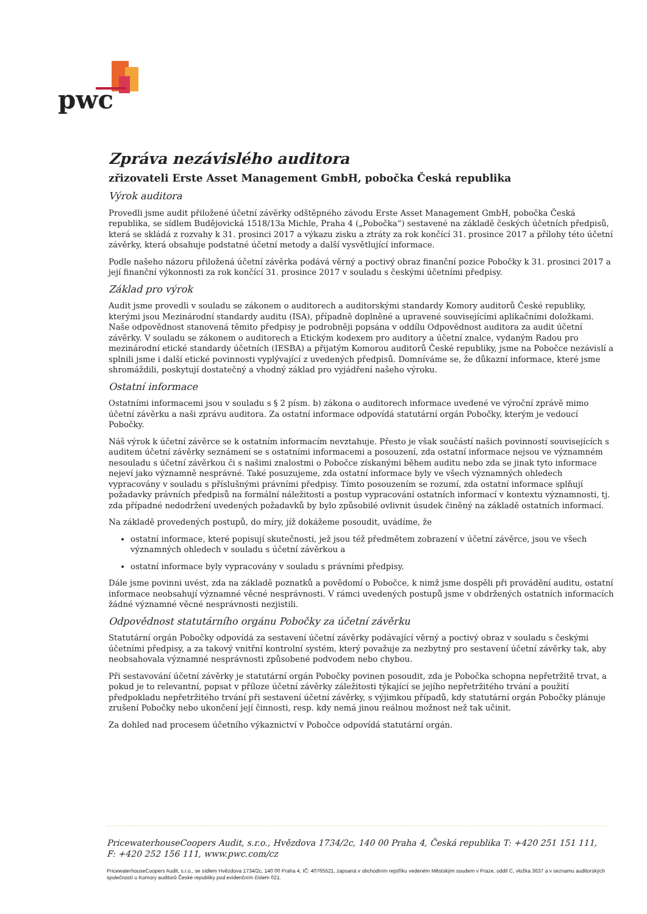pwc
Zpráva nezávislého auditora
zřizovateli Erste Asset Management GmbH, pobočka Česká republika
Výrok auditora
Provedli jsme audit přiložené účetní závěrky odštěpného závodu Erste Asset Management GmbH, pobočka Česká republika, se sídlem Budějovická 1518/13a Michle, Praha 4 („Pobočka“) sestavené na základě českých účetních předpisů, která se skládá z rozvahy k 31. prosinci 2017 a výkazu zisku a ztráty za rok končící 31. prosince 2017 a přílohy této účetní závěrky, která obsahuje podstatné účetní metody a další vysvětlující informace.
Podle našeho názoru přiložená účetní závěrka podává věrný a poctivý obraz finanční pozice Pobočky k 31. prosinci 2017 a její finanční výkonnosti za rok končící 31. prosince 2017 v souladu s českými účetními předpisy.
Základ pro výrok
Audit jsme provedli v souladu se zákonem o auditorech a auditorskými standardy Komory auditorů České republiky, kterými jsou Mezinárodní standardy auditu (ISA), případně doplněné a upravené souvisejícími aplikačními doložkami. Naše odpovědnost stanovená těmito předpisy je podrobněji popsána v oddílu Odpovědnost auditora za audit účetní závěrky. V souladu se zákonem o auditorech a Etickým kodexem pro auditory a účetní znalce, vydaným Radou pro mezinárodní etické standardy účetních (IESBA) a přijatým Komorou auditorů České republiky, jsme na Pobočce nezávislí a splnili jsme i další etické povinnosti vyplývající z uvedených předpisů. Domníváme se, že důkazní informace, které jsme shromáždili, poskytují dostatečný a vhodný základ pro vyjádření našeho výroku.
Ostatní informace
Ostatními informacemi jsou v souladu s § 2 písm. b) zákona o auditorech informace uvedené ve výroční zprávě mimo účetní závěrku a naši zprávu auditora. Za ostatní informace odpovídá statutární orgán Pobočky, kterým je vedoucí Pobočky.
Náš výrok k účetní závěrce se k ostatním informacím nevztahuje. Přesto je však součástí našich povinností souvisejících s auditem účetní závěrky seznámení se s ostatními informacemi a posouzení, zda ostatní informace nejsou ve významném nesouladu s účetní závěrkou či s našimi znalostmi o Pobočce získanými během auditu nebo zda se jinak tyto informace nejeví jako významně nesprávné. Také posuzujeme, zda ostatní informace byly ve všech významných ohledech vypracovány v souladu s příslušnými právními předpisy. Tímto posouzením se rozumí, zda ostatní informace splňují požadavky právních předpisů na formální náležitosti a postup vypracování ostatních informací v kontextu významnosti, tj. zda případné nedodržení uvedených požadavků by bylo způsobilé ovlivnit úsudek činěný na základě ostatních informací.
Na základě provedených postupů, do míry, jíž dokážeme posoudit, uvádíme, že
ostatní informace, které popisují skutečnosti, jež jsou též předmětem zobrazení v účetní závěrce, jsou ve všech významných ohledech v souladu s účetní závěrkou a
ostatní informace byly vypracovány v souladu s právními předpisy.
Dále jsme povinni uvést, zda na základě poznatků a povědomí o Pobočce, k nimž jsme dospěli při provádění auditu, ostatní informace neobsahují významné věcné nesprávnosti. V rámci uvedených postupů jsme v obdržených ostatních informacích žádné významné věcné nesprávnosti nezjistili.
Odpovědnost statutárního orgánu Pobočky za účetní závěrku
Statutární orgán Pobočky odpovídá za sestavení účetní závěrky podávající věrný a poctivý obraz v souladu s českými účetními předpisy, a za takový vnitřní kontrolní systém, který považuje za nezbytný pro sestavení účetní závěrky tak, aby neobsahovala významné nesprávnosti způsobené podvodem nebo chybou.
Při sestavování účetní závěrky je statutární orgán Pobočky povinen posoudit, zda je Pobočka schopna nepřetržitě trvat, a pokud je to relevantní, popsat v příloze účetní závěrky záležitosti týkající se jejího nepřetržitého trvání a použití předpokladu nepřetržitého trvání při sestavení účetní závěrky, s výjimkou případů, kdy statutární orgán Pobočky plánuje zrušení Pobočky nebo ukončení její činnosti, resp. kdy nemá jinou reálnou možnost než tak učinit.
Za dohled nad procesem účetního výkaznictví v Pobočce odpovídá statutární orgán.
PricewaterhouseCoopers Audit, s.r.o., Hvězdova 1734/2c, 140 00 Praha 4, Česká republika T: +420 251 151 111, F: +420 252 156 111, www.pwc.com/cz
PricewaterhouseCoopers Audit, s.r.o., se sídlem Hvězdova 1734/2c, 140 00 Praha 4, IČ: 40765521, zapsaná v obchodním rejstříku vedeném Městským soudem v Praze, oddíl C, vložka 3637 a v seznamu auditorských společností u Komory auditorů České republiky pod evidenčním číslem 021.